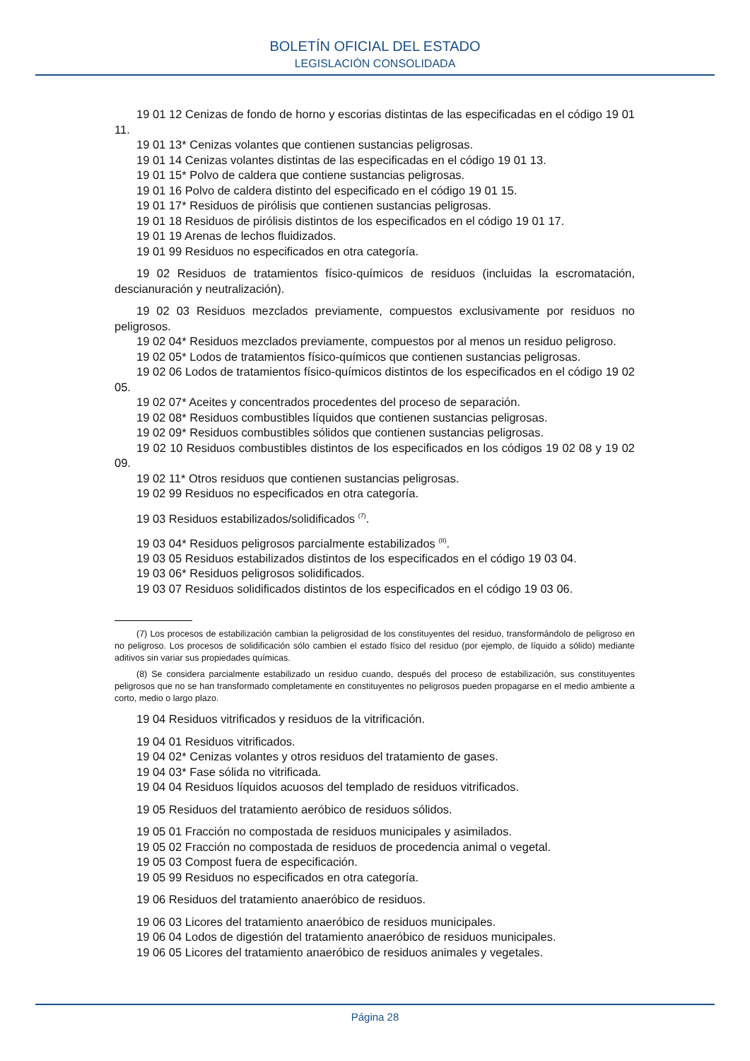BOLETÍN OFICIAL DEL ESTADO
LEGISLACIÓN CONSOLIDADA
19 01 12 Cenizas de fondo de horno y escorias distintas de las especificadas en el código 19 01 11.
19 01 13* Cenizas volantes que contienen sustancias peligrosas.
19 01 14 Cenizas volantes distintas de las especificadas en el código 19 01 13.
19 01 15* Polvo de caldera que contiene sustancias peligrosas.
19 01 16 Polvo de caldera distinto del especificado en el código 19 01 15.
19 01 17* Residuos de pirólisis que contienen sustancias peligrosas.
19 01 18 Residuos de pirólisis distintos de los especificados en el código 19 01 17.
19 01 19 Arenas de lechos fluidizados.
19 01 99 Residuos no especificados en otra categoría.
19 02 Residuos de tratamientos físico-químicos de residuos (incluidas la escromatación, descianuración y neutralización).
19 02 03 Residuos mezclados previamente, compuestos exclusivamente por residuos no peligrosos.
19 02 04* Residuos mezclados previamente, compuestos por al menos un residuo peligroso.
19 02 05* Lodos de tratamientos físico-químicos que contienen sustancias peligrosas.
19 02 06 Lodos de tratamientos físico-químicos distintos de los especificados en el código 19 02 05.
19 02 07* Aceites y concentrados procedentes del proceso de separación.
19 02 08* Residuos combustibles líquidos que contienen sustancias peligrosas.
19 02 09* Residuos combustibles sólidos que contienen sustancias peligrosas.
19 02 10 Residuos combustibles distintos de los especificados en los códigos 19 02 08 y 19 02 09.
19 02 11* Otros residuos que contienen sustancias peligrosas.
19 02 99 Residuos no especificados en otra categoría.
19 03 Residuos estabilizados/solidificados <sup>(7)</sup>.
19 03 04* Residuos peligrosos parcialmente estabilizados <sup>(8)</sup>.
19 03 05 Residuos estabilizados distintos de los especificados en el código 19 03 04.
19 03 06* Residuos peligrosos solidificados.
19 03 07 Residuos solidificados distintos de los especificados en el código 19 03 06.
(7) Los procesos de estabilización cambian la peligrosidad de los constituyentes del residuo, transformándolo de peligroso en no peligroso. Los procesos de solidificación sólo cambien el estado físico del residuo (por ejemplo, de líquido a sólido) mediante aditivos sin variar sus propiedades químicas.
(8) Se considera parcialmente estabilizado un residuo cuando, después del proceso de estabilización, sus constituyentes peligrosos que no se han transformado completamente en constituyentes no peligrosos pueden propagarse en el medio ambiente a corto, medio o largo plazo.
19 04 Residuos vitrificados y residuos de la vitrificación.
19 04 01 Residuos vitrificados.
19 04 02* Cenizas volantes y otros residuos del tratamiento de gases.
19 04 03* Fase sólida no vitrificada.
19 04 04 Residuos líquidos acuosos del templado de residuos vitrificados.
19 05 Residuos del tratamiento aeróbico de residuos sólidos.
19 05 01 Fracción no compostada de residuos municipales y asimilados.
19 05 02 Fracción no compostada de residuos de procedencia animal o vegetal.
19 05 03 Compost fuera de especificación.
19 05 99 Residuos no especificados en otra categoría.
19 06 Residuos del tratamiento anaeróbico de residuos.
19 06 03 Licores del tratamiento anaeróbico de residuos municipales.
19 06 04 Lodos de digestión del tratamiento anaeróbico de residuos municipales.
19 06 05 Licores del tratamiento anaeróbico de residuos animales y vegetales.
Página 28